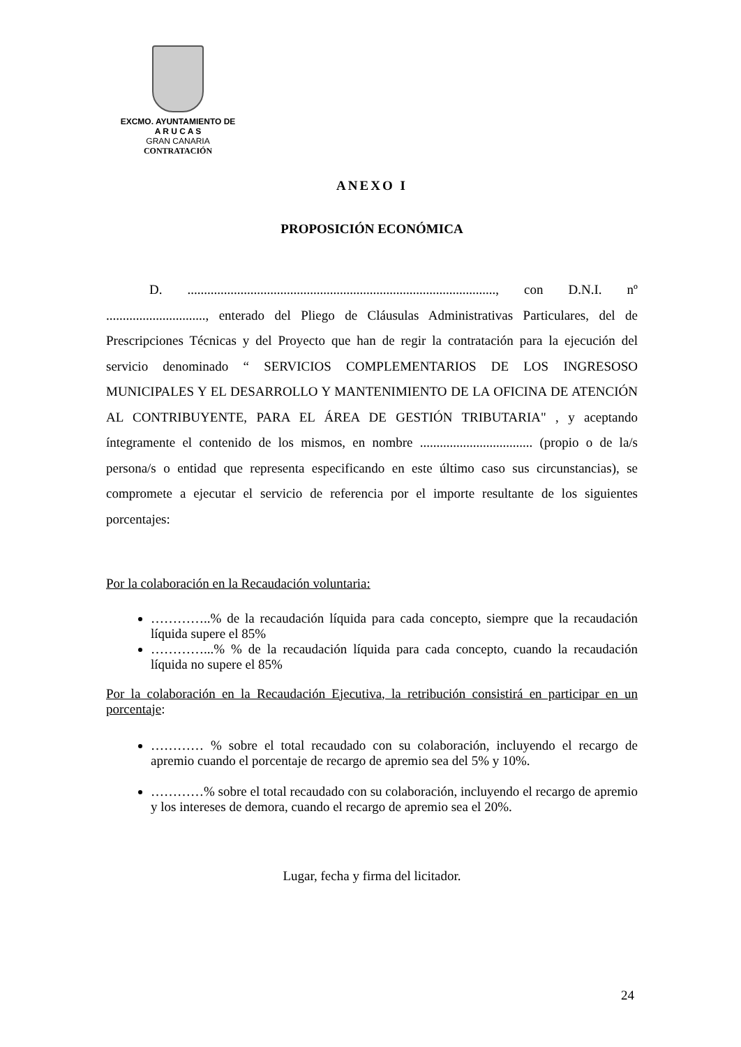EXCMO. AYUNTAMIENTO DE
A R U C A S
GRAN CANARIA
CONTRATACIÓN
ANEXO I
PROPOSICIÓN ECONÓMICA
D. ............................................................................................., con D.N.I. nº .............................., enterado del Pliego de Cláusulas Administrativas Particulares, del de Prescripciones Técnicas y del Proyecto que han de regir la contratación para la ejecución del servicio denominado “ SERVICIOS COMPLEMENTARIOS DE LOS INGRESOSO MUNICIPALES Y EL DESARROLLO Y MANTENIMIENTO DE LA OFICINA DE ATENCIÓN AL CONTRIBUYENTE, PARA EL ÁREA DE GESTIÓN TRIBUTARIA" , y aceptando íntegramente el contenido de los mismos, en nombre .................................. (propio o de la/s persona/s o entidad que representa especificando en este último caso sus circunstancias), se compromete a ejecutar el servicio de referencia por el importe resultante de los siguientes porcentajes:
Por la colaboración en la Recaudación voluntaria:
…………..% de la recaudación líquida para cada concepto, siempre que la recaudación líquida supere el 85%
…………...% % de la recaudación líquida para cada concepto, cuando la recaudación líquida no supere el 85%
Por la colaboración en la Recaudación Ejecutiva, la retribución consistirá en participar en un porcentaje:
………… % sobre el total recaudado con su colaboración, incluyendo el recargo de apremio cuando el porcentaje de recargo de apremio sea del 5% y 10%.
…………% sobre el total recaudado con su colaboración, incluyendo el recargo de apremio y los intereses de demora, cuando el recargo de apremio sea el 20%.
Lugar, fecha y firma del licitador.
24